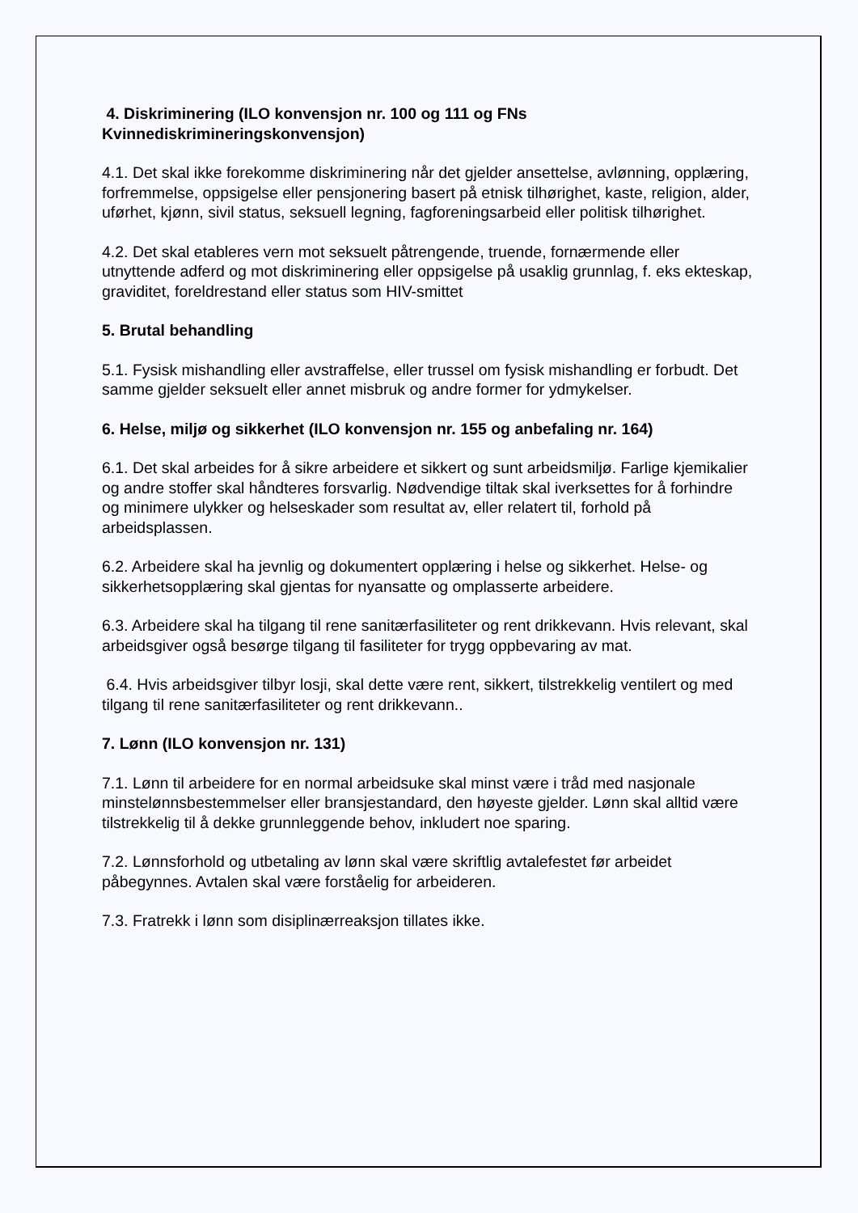4. Diskriminering (ILO konvensjon nr. 100 og 111 og FNs Kvinnediskrimineringskonvensjon)
4.1. Det skal ikke forekomme diskriminering når det gjelder ansettelse, avlønning, opplæring, forfremmelse, oppsigelse eller pensjonering basert på etnisk tilhørighet, kaste, religion, alder, uførhet, kjønn, sivil status, seksuell legning, fagforeningsarbeid eller politisk tilhørighet.
4.2. Det skal etableres vern mot seksuelt påtrengende, truende, fornærmende eller utnyttende adferd og mot diskriminering eller oppsigelse på usaklig grunnlag, f. eks ekteskap, graviditet, foreldrestand eller status som HIV-smittet
5. Brutal behandling
5.1. Fysisk mishandling eller avstraffelse, eller trussel om fysisk mishandling er forbudt. Det samme gjelder seksuelt eller annet misbruk og andre former for ydmykelser.
6. Helse, miljø og sikkerhet (ILO konvensjon nr. 155 og anbefaling nr. 164)
6.1. Det skal arbeides for å sikre arbeidere et sikkert og sunt arbeidsmiljø. Farlige kjemikalier og andre stoffer skal håndteres forsvarlig. Nødvendige tiltak skal iverksettes for å forhindre og minimere ulykker og helseskader som resultat av, eller relatert til, forhold på arbeidsplassen.
6.2. Arbeidere skal ha jevnlig og dokumentert opplæring i helse og sikkerhet. Helse- og sikkerhetsopplæring skal gjentas for nyansatte og omplasserte arbeidere.
6.3. Arbeidere skal ha tilgang til rene sanitærfasiliteter og rent drikkevann. Hvis relevant, skal arbeidsgiver også besørge tilgang til fasiliteter for trygg oppbevaring av mat.
6.4. Hvis arbeidsgiver tilbyr losji, skal dette være rent, sikkert, tilstrekkelig ventilert og med tilgang til rene sanitærfasiliteter og rent drikkevann..
7. Lønn (ILO konvensjon nr. 131)
7.1. Lønn til arbeidere for en normal arbeidsuke skal minst være i tråd med nasjonale minstelønnsbestemmelser eller bransjestandard, den høyeste gjelder. Lønn skal alltid være tilstrekkelig til å dekke grunnleggende behov, inkludert noe sparing.
7.2. Lønnsforhold og utbetaling av lønn skal være skriftlig avtalefestet før arbeidet påbegynnes. Avtalen skal være forståelig for arbeideren.
7.3. Fratrekk i lønn som disiplinærreaksjon tillates ikke.